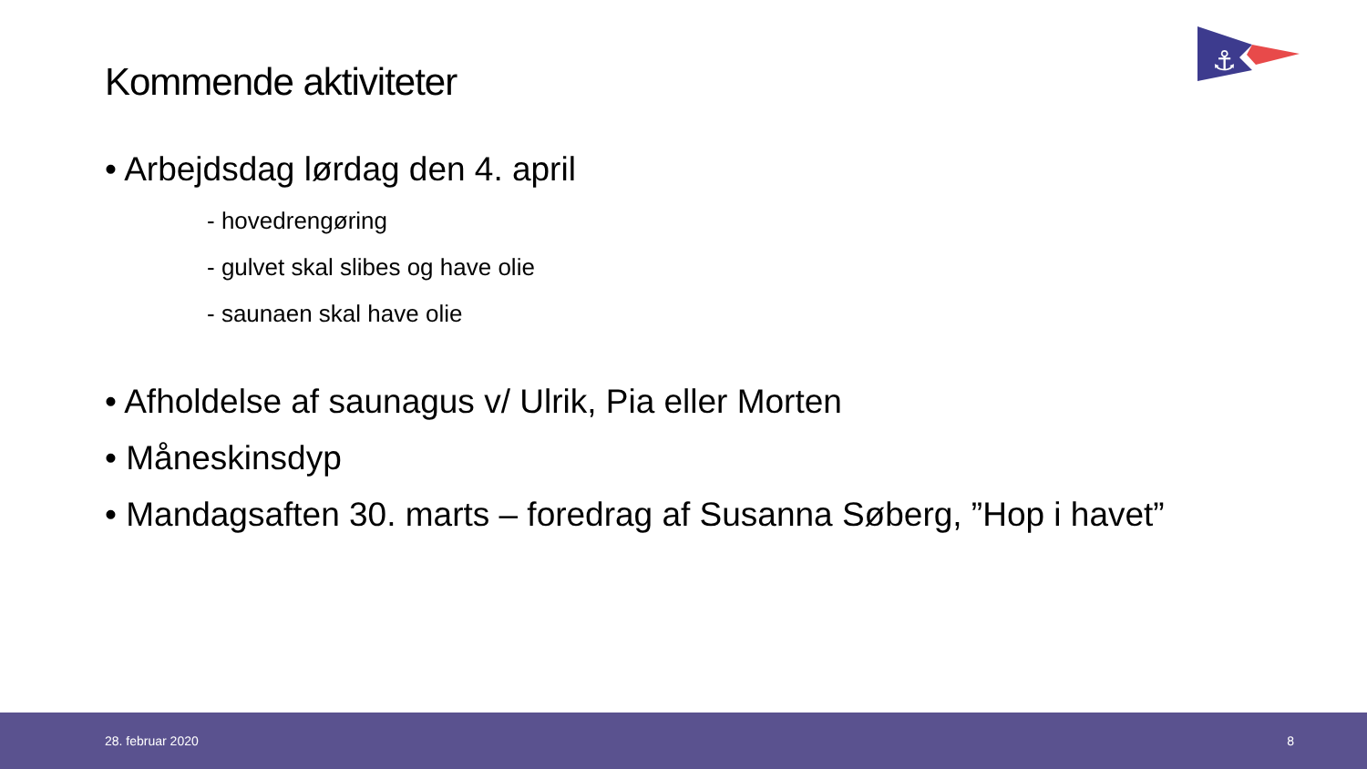⚓
Kommende aktiviteter
• Arbejdsdag lørdag den 4. april
- hovedrengøring
- gulvet skal slibes og have olie
- saunaen skal have olie
• Afholdelse af saunagus v/ Ulrik, Pia eller Morten
• Måneskinsdyp
• Mandagsaften 30. marts – foredrag af Susanna Søberg, ”Hop i havet”
28. februar 2020 8